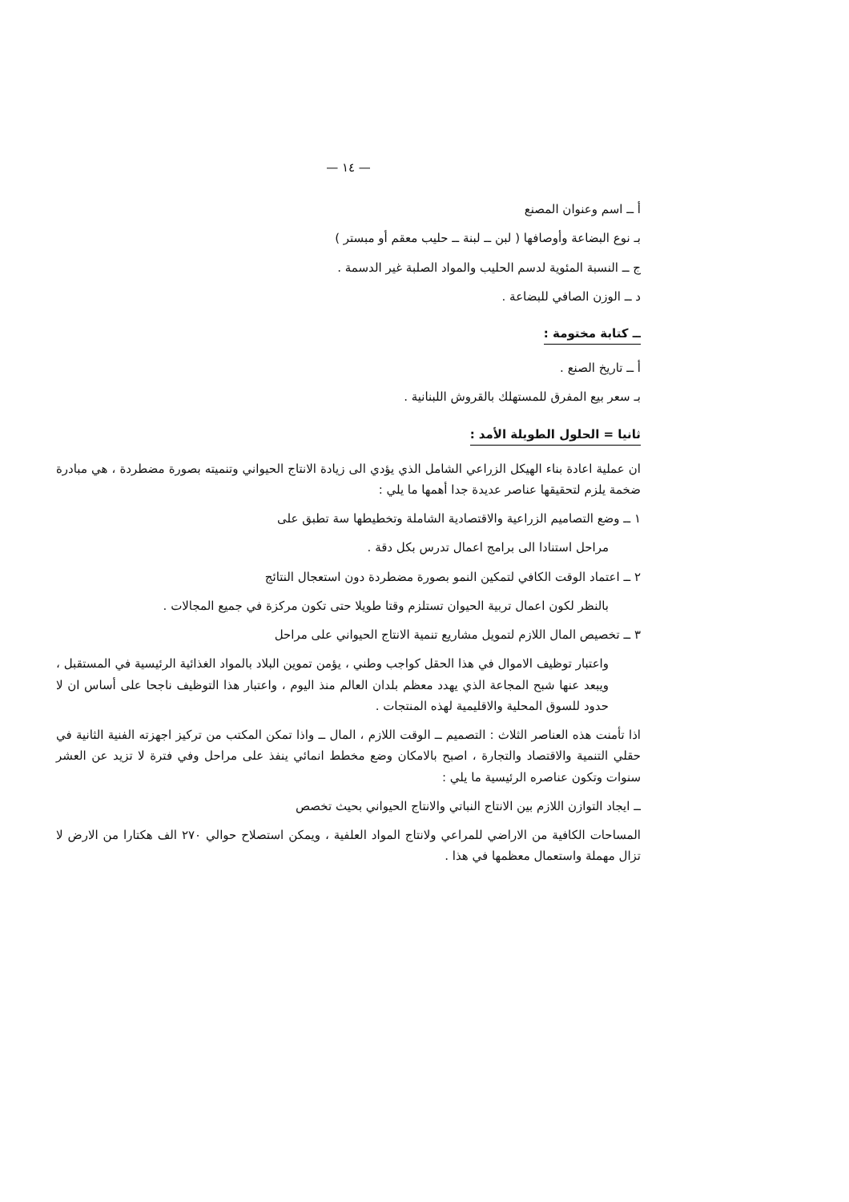— ١٤ —
أ ــ اسم وعنوان المصنع
بـ نوع البضاعة وأوصافها ( لبن ــ لبنة ــ حليب معقم أو مبستر )
ج ــ النسبة المئوية لدسم الحليب والمواد الصلبة غير الدسمة .
د ــ الوزن الصافي للبضاعة .
ــ كتابة مختومة :
أ ــ تاريخ الصنع .
بـ سعر بيع المفرق للمستهلك بالقروش اللبنانية .
ثانيا = الحلول الطويلة الأمد :
ان عملية اعادة بناء الهيكل الزراعي الشامل الذي يؤدي الى زيادة الانتاج الحيواني وتنميته بصورة مضطردة ، هي مبادرة ضخمة يلزم لتحقيقها عناصر عديدة جدا أهمها ما يلي :
١ ــ وضع التصاميم الزراعية والاقتصادية الشاملة وتخطيطها سة تطبق على
مراحل استنادا الى برامج اعمال تدرس بكل دقة .
٢ ــ اعتماد الوقت الكافي لتمكين النمو بصورة مضطردة دون استعجال النتائج
بالنظر لكون اعمال تربية الحيوان تستلزم وقتا طويلا حتى تكون مركزة في جميع المجالات .
٣ ــ تخصيص المال اللازم لتمويل مشاريع تنمية الانتاج الحيواني على مراحل
واعتبار توظيف الاموال في هذا الحقل كواجب وطني ، يؤمن تموين البلاد بالمواد الغذائية الرئيسية في المستقبل ، ويبعد عنها شبح المجاعة الذي يهدد معظم بلدان العالم منذ اليوم ، واعتبار هذا التوظيف ناجحا على أساس ان لا حدود للسوق المحلية والاقليمية لهذه المنتجات .
اذا تأمنت هذه العناصر الثلاث : التصميم ــ الوقت اللازم ، المال ــ واذا تمكن المكتب من تركيز اجهزته الفنية الثانية في حقلي التنمية والاقتصاد والتجارة ، اصبح بالامكان وضع مخطط انمائي ينفذ على مراحل وفي فترة لا تزيد عن العشر سنوات وتكون عناصره الرئيسية ما يلي :
ــ ايجاد التوازن اللازم بين الانتاج النباتي والانتاج الحيواني بحيث تخصص
المساحات الكافية من الاراضي للمراعي ولانتاج المواد العلفية ، ويمكن استصلاح حوالي ٢٧٠ الف هكتارا من الارض لا تزال مهملة واستعمال معظمها في هذا .